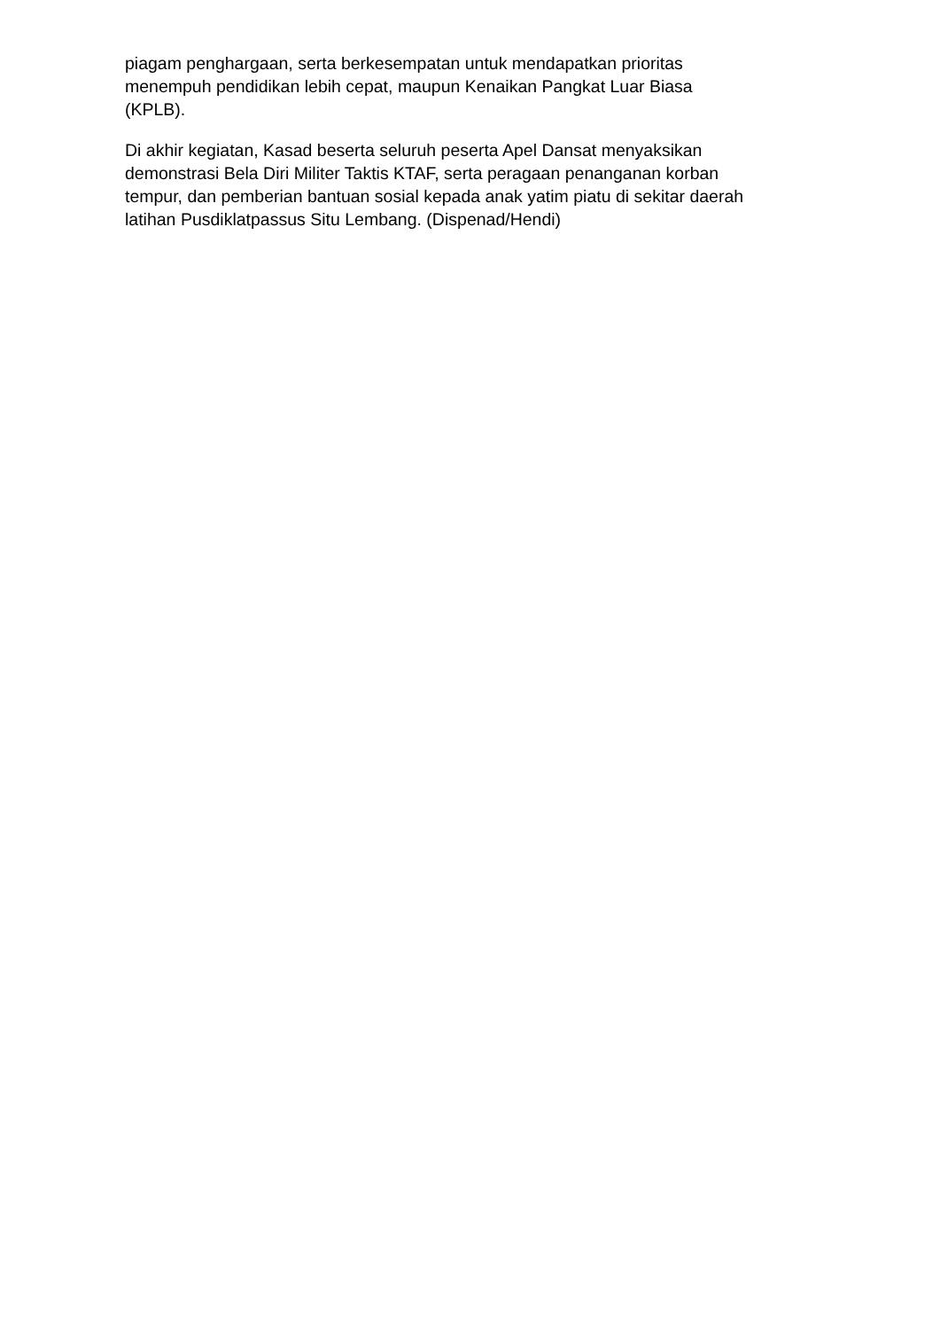piagam penghargaan, serta berkesempatan untuk mendapatkan prioritas
menempuh pendidikan lebih cepat, maupun Kenaikan Pangkat Luar Biasa
(KPLB).
Di akhir kegiatan, Kasad beserta seluruh peserta Apel Dansat menyaksikan
demonstrasi Bela Diri Militer Taktis KTAF, serta peragaan penanganan korban
tempur, dan pemberian bantuan sosial kepada anak yatim piatu di sekitar daerah
latihan Pusdiklatpassus Situ Lembang. (Dispenad/Hendi)